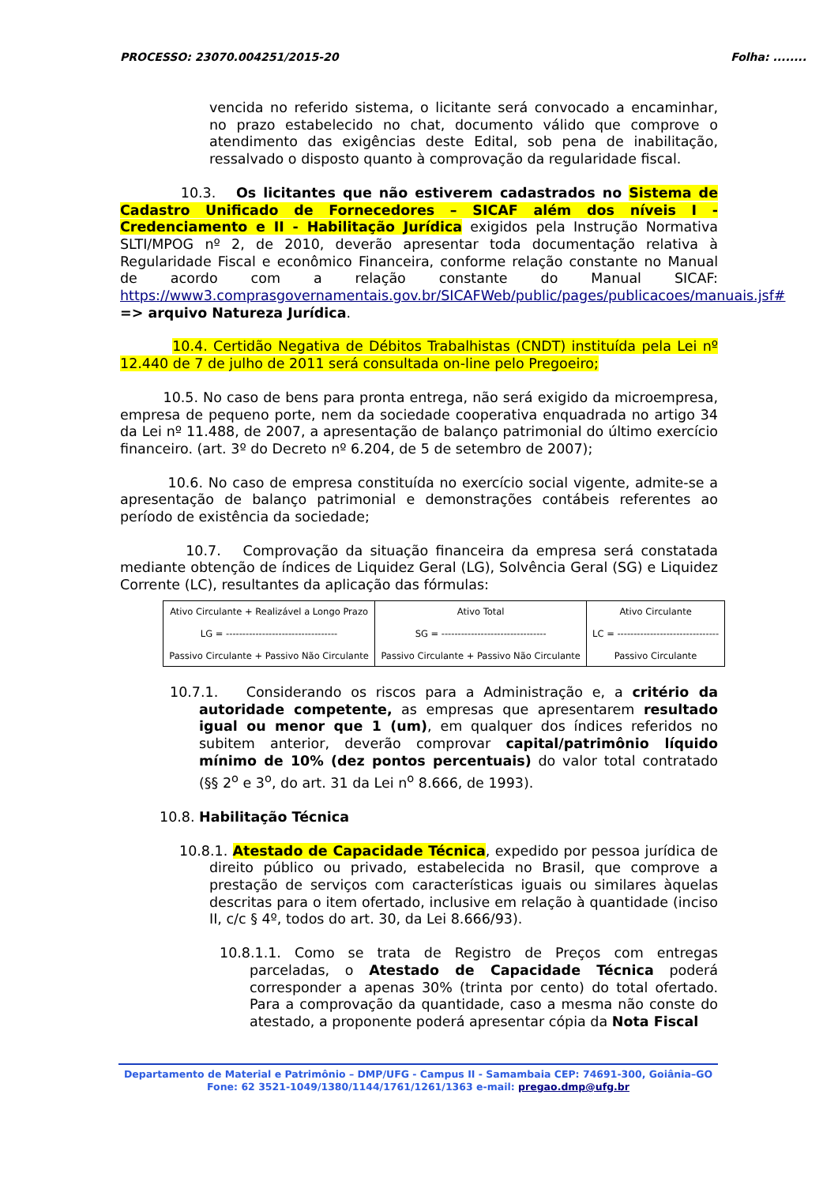PROCESSO: 23070.004251/2015-20 Folha: ........
vencida no referido sistema, o licitante será convocado a encaminhar, no prazo estabelecido no chat, documento válido que comprove o atendimento das exigências deste Edital, sob pena de inabilitação, ressalvado o disposto quanto à comprovação da regularidade fiscal.
10.3. Os licitantes que não estiverem cadastrados no Sistema de Cadastro Unificado de Fornecedores – SICAF além dos níveis I - Credenciamento e II - Habilitação Jurídica exigidos pela Instrução Normativa SLTI/MPOG nº 2, de 2010, deverão apresentar toda documentação relativa à Regularidade Fiscal e econômico Financeira, conforme relação constante no Manual de acordo com a relação constante do Manual SICAF: https://www3.comprasgovernamentais.gov.br/SICAFWeb/public/pages/publicacoes/manuais.jsf# => arquivo Natureza Jurídica.
10.4. Certidão Negativa de Débitos Trabalhistas (CNDT) instituída pela Lei nº 12.440 de 7 de julho de 2011 será consultada on-line pelo Pregoeiro;
10.5. No caso de bens para pronta entrega, não será exigido da microempresa, empresa de pequeno porte, nem da sociedade cooperativa enquadrada no artigo 34 da Lei nº 11.488, de 2007, a apresentação de balanço patrimonial do último exercício financeiro. (art. 3º do Decreto nº 6.204, de 5 de setembro de 2007);
10.6. No caso de empresa constituída no exercício social vigente, admite-se a apresentação de balanço patrimonial e demonstrações contábeis referentes ao período de existência da sociedade;
10.7. Comprovação da situação financeira da empresa será constatada mediante obtenção de índices de Liquidez Geral (LG), Solvência Geral (SG) e Liquidez Corrente (LC), resultantes da aplicação das fórmulas:
| Ativo Circulante + Realizável a Longo Prazo LG = ---------------------------------- Passivo Circulante + Passivo Não Circulante | Ativo Total SG = -------------------------------- Passivo Circulante + Passivo Não Circulante | Ativo Circulante LC = ------------------------------- Passivo Circulante |
10.7.1. Considerando os riscos para a Administração e, a critério da autoridade competente, as empresas que apresentarem resultado igual ou menor que 1 (um), em qualquer dos índices referidos no subitem anterior, deverão comprovar capital/patrimônio líquido mínimo de 10% (dez pontos percentuais) do valor total contratado (§§ 2<sup>o</sup> e 3<sup>o</sup>, do art. 31 da Lei n<sup>o</sup> 8.666, de 1993).
10.8. Habilitação Técnica
10.8.1. Atestado de Capacidade Técnica, expedido por pessoa jurídica de direito público ou privado, estabelecida no Brasil, que comprove a prestação de serviços com características iguais ou similares àquelas descritas para o item ofertado, inclusive em relação à quantidade (inciso II, c/c § 4º, todos do art. 30, da Lei 8.666/93).
10.8.1.1. Como se trata de Registro de Preços com entregas parceladas, o Atestado de Capacidade Técnica poderá corresponder a apenas 30% (trinta por cento) do total ofertado. Para a comprovação da quantidade, caso a mesma não conste do atestado, a proponente poderá apresentar cópia da Nota Fiscal
Departamento de Material e Patrimônio – DMP/UFG - Campus II - Samambaia CEP: 74691-300, Goiânia–GO
Fone: 62 3521-1049/1380/1144/1761/1261/1363 e-mail: pregao.dmp@ufg.br